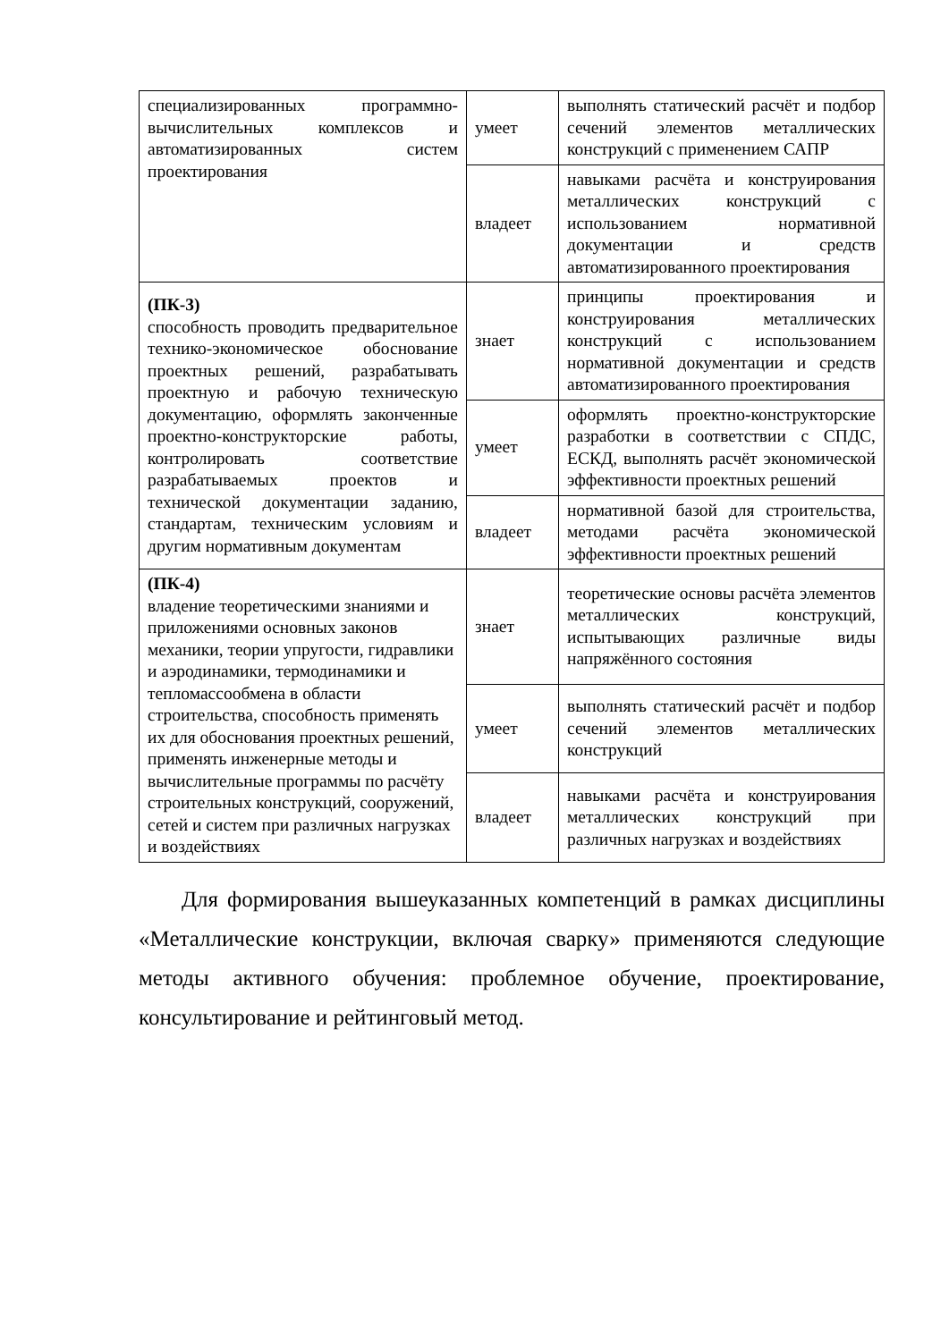| специализированных программно-вычислительных комплексов и автоматизированных систем проектирования | умеет | выполнять статический расчёт и подбор сечений элементов металлических конструкций с применением САПР |
| | владеет | навыками расчёта и конструирования металлических конструкций с использованием нормативной документации и средств автоматизированного проектирования |
| (ПК-3) способность проводить предварительное технико-экономическое обоснование проектных решений, разрабатывать проектную и рабочую техническую документацию, оформлять законченные проектно-конструкторские работы, контролировать соответствие разрабатываемых проектов и технической документации заданию, стандартам, техническим условиям и другим нормативным документам | знает | принципы проектирования и конструирования металлических конструкций с использованием нормативной документации и средств автоматизированного проектирования |
| | умеет | оформлять проектно-конструкторские разработки в соответствии с СПДС, ЕСКД, выполнять расчёт экономической эффективности проектных решений |
| | владеет | нормативной базой для строительства, методами расчёта экономической эффективности проектных решений |
| (ПК-4) владение теоретическими знаниями и приложениями основных законов механики, теории упругости, гидравлики и аэродинамики, термодинамики и тепломассообмена в области строительства, способность применять их для обоснования проектных решений, применять инженерные методы и вычислительные программы по расчёту строительных конструкций, сооружений, сетей и систем при различных нагрузках и воздействиях | знает | теоретические основы расчёта элементов металлических конструкций, испытывающих различные виды напряжённого состояния |
| | умеет | выполнять статический расчёт и подбор сечений элементов металлических конструкций |
| | владеет | навыками расчёта и конструирования металлических конструкций при различных нагрузках и воздействиях |
Для формирования вышеуказанных компетенций в рамках дисциплины «Металлические конструкции, включая сварку» применяются следующие методы активного обучения: проблемное обучение, проектирование, консультирование и рейтинговый метод.